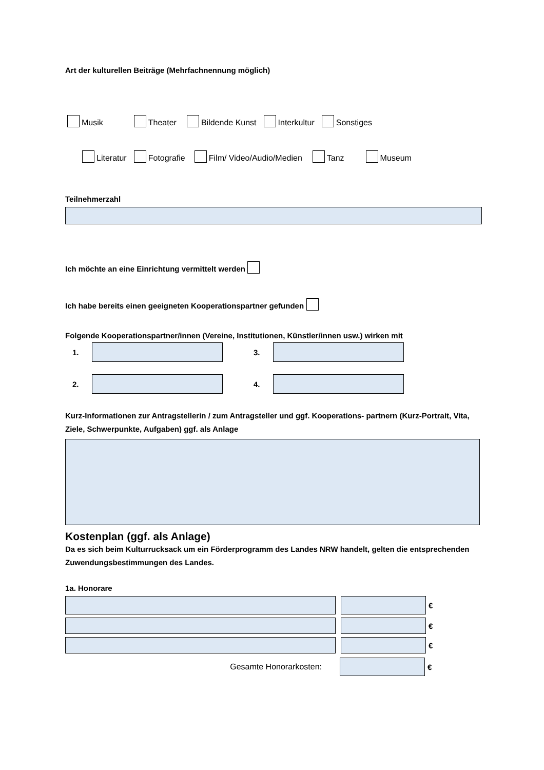Art der kulturellen Beiträge (Mehrfachnennung möglich)
Musik Theater Bildende Kunst Interkultur Sonstiges
Literatur Fotografie Film/ Video/Audio/Medien Tanz Museum
Teilnehmerzahl
Ich möchte an eine Einrichtung vermittelt werden
Ich habe bereits einen geeigneten Kooperationspartner gefunden
Folgende Kooperationspartner/innen (Vereine, Institutionen, Künstler/innen usw.) wirken mit
1. 3.
2. 4.
Kurz-Informationen zur Antragstellerin / zum Antragsteller und ggf. Kooperations- partnern (Kurz-Portrait, Vita, Ziele, Schwerpunkte, Aufgaben) ggf. als Anlage
Kostenplan (ggf. als Anlage)
Da es sich beim Kulturrucksack um ein Förderprogramm des Landes NRW handelt, gelten die entsprechenden Zuwendungsbestimmungen des Landes.
1a. Honorare
€
€
€
Gesamte Honorarkosten: €